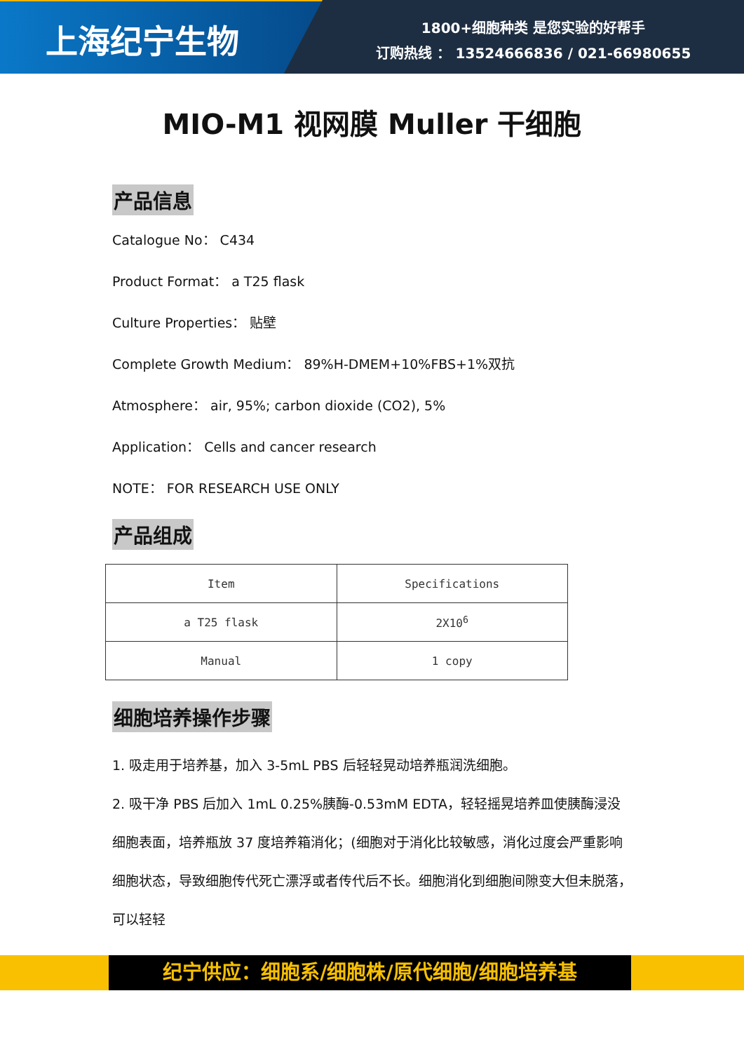上海纪宁生物
1800+细胞种类 是您实验的好帮手
订购热线 ： 13524666836 / 021-66980655
MIO-M1 视网膜 Muller 干细胞
产品信息
Catalogue No： C434
Product Format： a T25 flask
Culture Properties： 贴壁
Complete Growth Medium： 89%H-DMEM+10%FBS+1%双抗
Atmosphere： air, 95%; carbon dioxide (CO2), 5%
Application： Cells and cancer research
NOTE： FOR RESEARCH USE ONLY
产品组成
| Item | Specifications |
| a T25 flask | 2X10<sup>6</sup> |
| Manual | 1 copy |
细胞培养操作步骤
1. 吸走用于培养基，加入 3-5mL PBS 后轻轻晃动培养瓶润洗细胞。
2. 吸干净 PBS 后加入 1mL 0.25%胰酶-0.53mM EDTA，轻轻摇晃培养皿使胰酶浸没细胞表面，培养瓶放 37 度培养箱消化；(细胞对于消化比较敏感，消化过度会严重影响细胞状态，导致细胞传代死亡漂浮或者传代后不长。细胞消化到细胞间隙变大但未脱落，可以轻轻
纪宁供应：细胞系/细胞株/原代细胞/细胞培养基